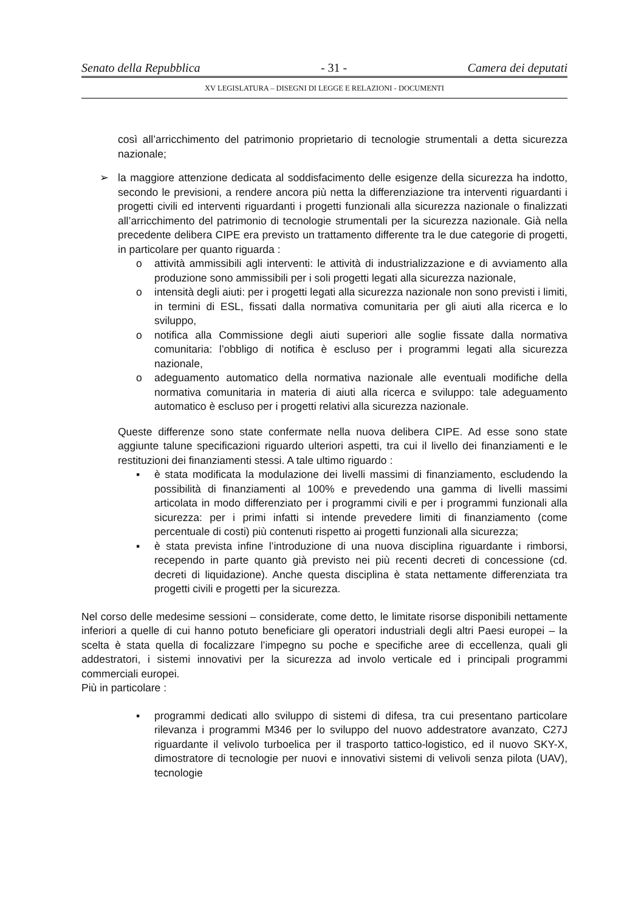Senato della Repubblica - 31 - Camera dei deputati
XV LEGISLATURA – DISEGNI DI LEGGE E RELAZIONI - DOCUMENTI
così all’arricchimento del patrimonio proprietario di tecnologie strumentali a detta sicurezza nazionale;
➢ la maggiore attenzione dedicata al soddisfacimento delle esigenze della sicurezza ha indotto, secondo le previsioni, a rendere ancora più netta la differenziazione tra interventi riguardanti i progetti civili ed interventi riguardanti i progetti funzionali alla sicurezza nazionale o finalizzati all’arricchimento del patrimonio di tecnologie strumentali per la sicurezza nazionale. Già nella precedente delibera CIPE era previsto un trattamento differente tra le due categorie di progetti, in particolare per quanto riguarda :
o attività ammissibili agli interventi: le attività di industrializzazione e di avviamento alla produzione sono ammissibili per i soli progetti legati alla sicurezza nazionale,
o intensità degli aiuti: per i progetti legati alla sicurezza nazionale non sono previsti i limiti, in termini di ESL, fissati dalla normativa comunitaria per gli aiuti alla ricerca e lo sviluppo,
o notifica alla Commissione degli aiuti superiori alle soglie fissate dalla normativa comunitaria: l’obbligo di notifica è escluso per i programmi legati alla sicurezza nazionale,
o adeguamento automatico della normativa nazionale alle eventuali modifiche della normativa comunitaria in materia di aiuti alla ricerca e sviluppo: tale adeguamento automatico è escluso per i progetti relativi alla sicurezza nazionale.
Queste differenze sono state confermate nella nuova delibera CIPE. Ad esse sono state aggiunte talune specificazioni riguardo ulteriori aspetti, tra cui il livello dei finanziamenti e le restituzioni dei finanziamenti stessi. A tale ultimo riguardo :
▪ è stata modificata la modulazione dei livelli massimi di finanziamento, escludendo la possibilità di finanziamenti al 100% e prevedendo una gamma di livelli massimi articolata in modo differenziato per i programmi civili e per i programmi funzionali alla sicurezza: per i primi infatti si intende prevedere limiti di finanziamento (come percentuale di costi) più contenuti rispetto ai progetti funzionali alla sicurezza;
▪ è stata prevista infine l’introduzione di una nuova disciplina riguardante i rimborsi, recependo in parte quanto già previsto nei più recenti decreti di concessione (cd. decreti di liquidazione). Anche questa disciplina è stata nettamente differenziata tra progetti civili e progetti per la sicurezza.
Nel corso delle medesime sessioni – considerate, come detto, le limitate risorse disponibili nettamente inferiori a quelle di cui hanno potuto beneficiare gli operatori industriali degli altri Paesi europei – la scelta è stata quella di focalizzare l’impegno su poche e specifiche aree di eccellenza, quali gli addestratori, i sistemi innovativi per la sicurezza ad involo verticale ed i principali programmi commerciali europei.
Più in particolare :
▪ programmi dedicati allo sviluppo di sistemi di difesa, tra cui presentano particolare rilevanza i programmi M346 per lo sviluppo del nuovo addestratore avanzato, C27J riguardante il velivolo turboelica per il trasporto tattico-logistico, ed il nuovo SKY-X, dimostratore di tecnologie per nuovi e innovativi sistemi di velivoli senza pilota (UAV), tecnologie